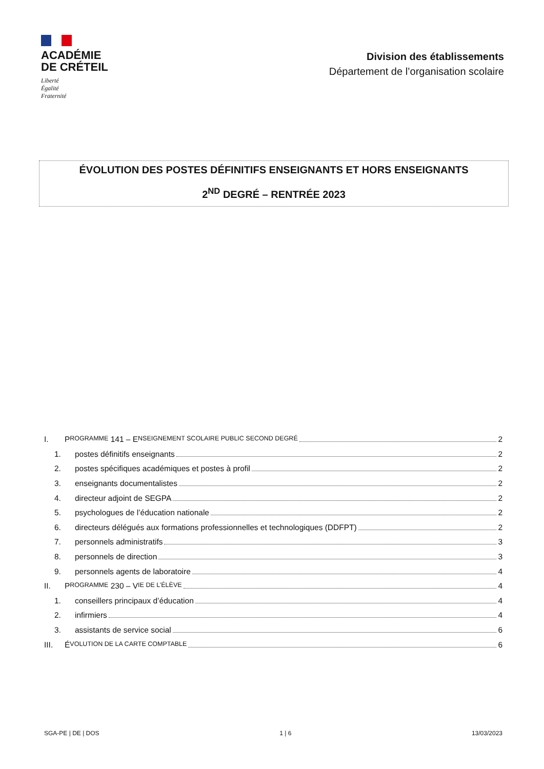ACADÉMIE
DE CRÉTEIL
Liberté
Égalité
Fraternité
Division des établissements
Département de l’organisation scolaire
ÉVOLUTION DES POSTES DÉFINITIFS ENSEIGNANTS ET HORS ENSEIGNANTS
2<sup>ND</sup> DEGRÉ – RENTRÉE 2023
I. P ROGRAMME 141 – E NSEIGNEMENT SCOLAIRE PUBLIC SECOND DEGRÉ 2
1. postes définitifs enseignants 2
2. postes spécifiques académiques et postes à profil 2
3. enseignants documentalistes 2
4. directeur adjoint de SEGPA 2
5. psychologues de l’éducation nationale 2
6. directeurs délégués aux formations professionnelles et technologiques (DDFPT) 2
7. personnels administratifs 3
8. personnels de direction 3
9. personnels agents de laboratoire 4
II. P ROGRAMME 230 – V IE DE L’ÉLÈVE 4
1. conseillers principaux d’éducation 4
2. infirmiers 4
3. assistants de service social 6
III. É VOLUTION DE LA CARTE COMPTABLE 6
SGA-PE | DE | DOS 1 | 6 13/03/2023